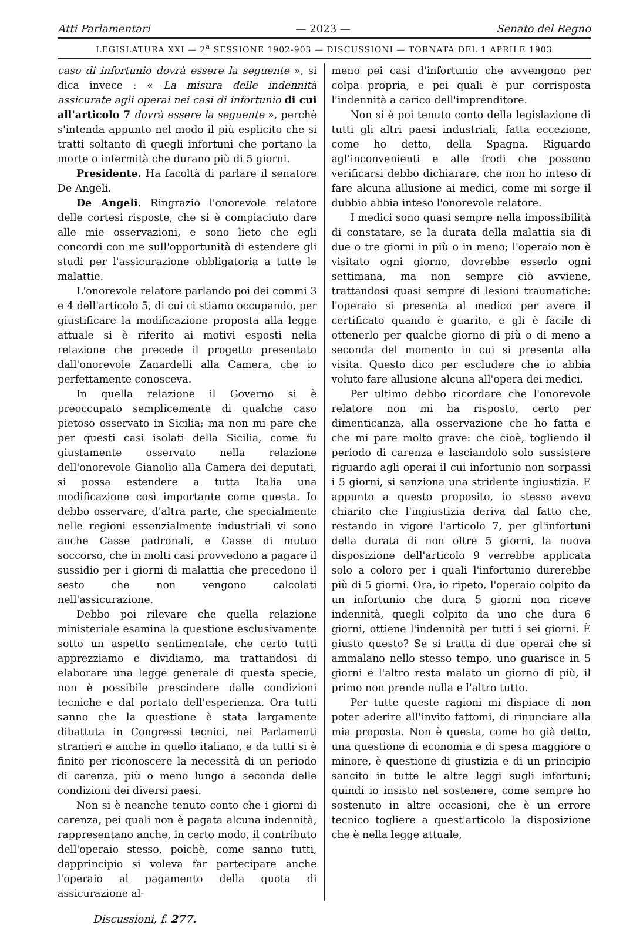Atti Parlamentari — 2023 — Senato del Regno
LEGISLATURA XXI — 2<sup>a</sup> SESSIONE 1902-903 — DISCUSSIONI — TORNATA DEL 1 APRILE 1903
caso di infortunio dovrà essere la seguente », si dica invece : « La misura delle indennità assicurate agli operai nei casi di infortunio di cui all'articolo 7 dovrà essere la seguente », perchè s'intenda appunto nel modo il più esplicito che si tratti soltanto di quegli infortuni che portano la morte o infermità che durano più di 5 giorni.
Presidente. Ha facoltà di parlare il senatore De Angeli.
De Angeli. Ringrazio l'onorevole relatore delle cortesi risposte, che si è compiaciuto dare alle mie osservazioni, e sono lieto che egli concordi con me sull'opportunità di estendere gli studi per l'assicurazione obbligatoria a tutte le malattie.
L'onorevole relatore parlando poi dei commi 3 e 4 dell'articolo 5, di cui ci stiamo occupando, per giustificare la modificazione proposta alla legge attuale si è riferito ai motivi esposti nella relazione che precede il progetto presentato dall'onorevole Zanardelli alla Camera, che io perfettamente conosceva.
In quella relazione il Governo si è preoccupato semplicemente di qualche caso pietoso osservato in Sicilia; ma non mi pare che per questi casi isolati della Sicilia, come fu giustamente osservato nella relazione dell'onorevole Gianolio alla Camera dei deputati, si possa estendere a tutta Italia una modificazione così importante come questa. Io debbo osservare, d'altra parte, che specialmente nelle regioni essenzialmente industriali vi sono anche Casse padronali, e Casse di mutuo soccorso, che in molti casi provvedono a pagare il sussidio per i giorni di malattia che precedono il sesto che non vengono calcolati nell'assicurazione.
Debbo poi rilevare che quella relazione ministeriale esamina la questione esclusivamente sotto un aspetto sentimentale, che certo tutti apprezziamo e dividiamo, ma trattandosi di elaborare una legge generale di questa specie, non è possibile prescindere dalle condizioni tecniche e dal portato dell'esperienza. Ora tutti sanno che la questione è stata largamente dibattuta in Congressi tecnici, nei Parlamenti stranieri e anche in quello italiano, e da tutti si è finito per riconoscere la necessità di un periodo di carenza, più o meno lungo a seconda delle condizioni dei diversi paesi.
Non si è neanche tenuto conto che i giorni di carenza, pei quali non è pagata alcuna indennità, rappresentano anche, in certo modo, il contributo dell'operaio stesso, poichè, come sanno tutti, dapprincipio si voleva far partecipare anche l'operaio al pagamento della quota di assicurazione al-
meno pei casi d'infortunio che avvengono per colpa propria, e pei quali è pur corrisposta l'indennità a carico dell'imprenditore.
Non si è poi tenuto conto della legislazione di tutti gli altri paesi industriali, fatta eccezione, come ho detto, della Spagna. Riguardo agl'inconvenienti e alle frodi che possono verificarsi debbo dichiarare, che non ho inteso di fare alcuna allusione ai medici, come mi sorge il dubbio abbia inteso l'onorevole relatore.
I medici sono quasi sempre nella impossibilità di constatare, se la durata della malattia sia di due o tre giorni in più o in meno; l'operaio non è visitato ogni giorno, dovrebbe esserlo ogni settimana, ma non sempre ciò avviene, trattandosi quasi sempre di lesioni traumatiche: l'operaio si presenta al medico per avere il certificato quando è guarito, e gli è facile di ottenerlo per qualche giorno di più o di meno a seconda del momento in cui si presenta alla visita. Questo dico per escludere che io abbia voluto fare allusione alcuna all'opera dei medici.
Per ultimo debbo ricordare che l'onorevole relatore non mi ha risposto, certo per dimenticanza, alla osservazione che ho fatta e che mi pare molto grave: che cioè, togliendo il periodo di carenza e lasciandolo solo sussistere riguardo agli operai il cui infortunio non sorpassi i 5 giorni, si sanziona una stridente ingiustizia. E appunto a questo proposito, io stesso avevo chiarito che l'ingiustizia deriva dal fatto che, restando in vigore l'articolo 7, per gl'infortuni della durata di non oltre 5 giorni, la nuova disposizione dell'articolo 9 verrebbe applicata solo a coloro per i quali l'infortunio durerebbe più di 5 giorni. Ora, io ripeto, l'operaio colpito da un infortunio che dura 5 giorni non riceve indennità, quegli colpito da uno che dura 6 giorni, ottiene l'indennità per tutti i sei giorni. È giusto questo? Se si tratta di due operai che si ammalano nello stesso tempo, uno guarisce in 5 giorni e l'altro resta malato un giorno di più, il primo non prende nulla e l'altro tutto.
Per tutte queste ragioni mi dispiace di non poter aderire all'invito fattomi, di rinunciare alla mia proposta. Non è questa, come ho già detto, una questione di economia e di spesa maggiore o minore, è questione di giustizia e di un principio sancito in tutte le altre leggi sugli infortuni; quindi io insisto nel sostenere, come sempre ho sostenuto in altre occasioni, che è un errore tecnico togliere a quest'articolo la disposizione che è nella legge attuale,
Discussioni, f. 277.